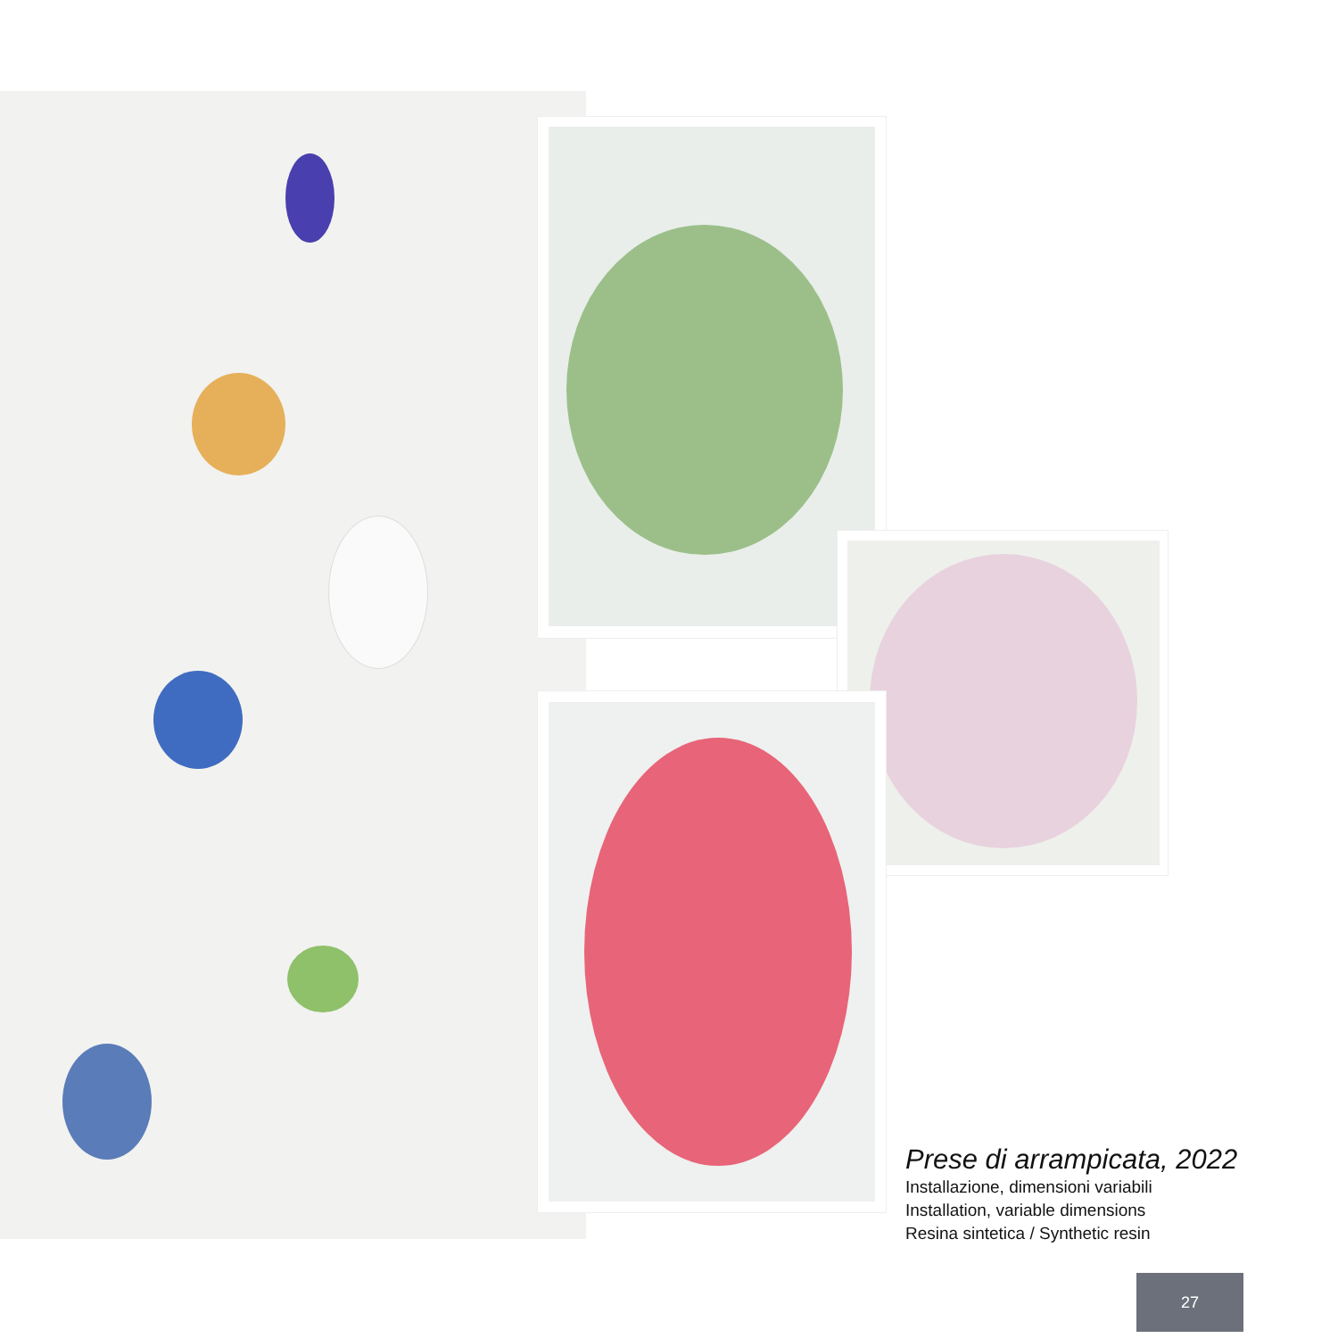Prese di arrampicata, 2022
Installazione, dimensioni variabili
Installation, variable dimensions
Resina sintetica / Synthetic resin
27